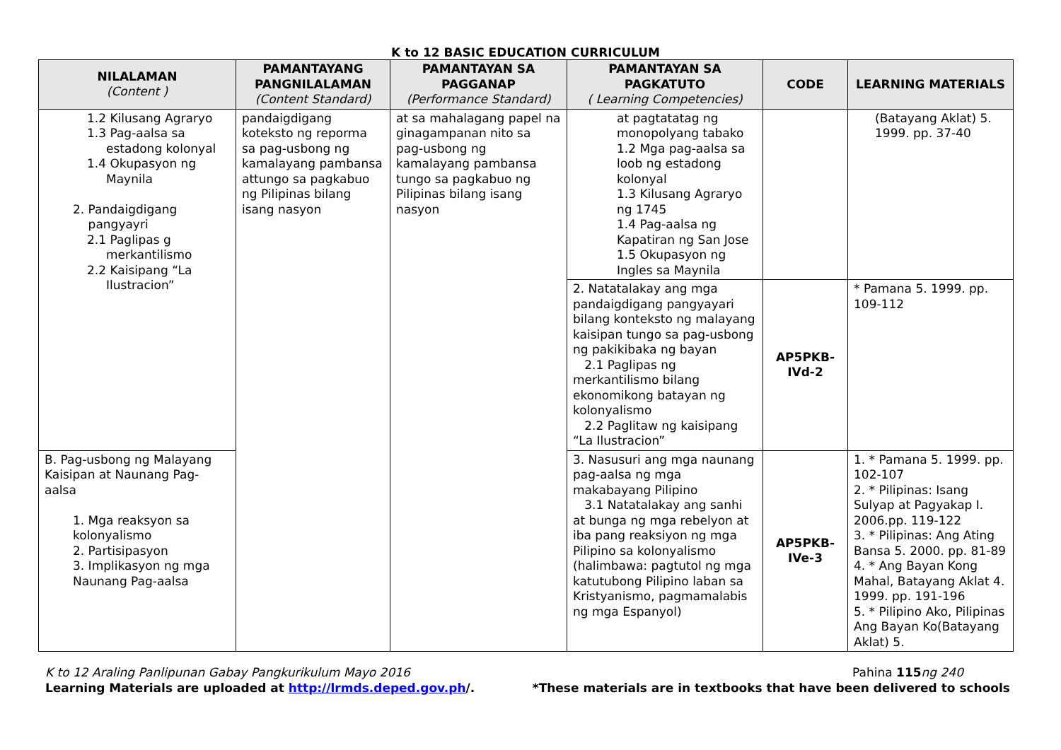K to 12 BASIC EDUCATION CURRICULUM
| NILALAMAN (Content ) | PAMANTAYANG PANGNILALAMAN (Content Standard) | PAMANTAYAN SA PAGGANAP (Performance Standard) | PAMANTAYAN SA PAGKATUTO ( Learning Competencies) | CODE | LEARNING MATERIALS |
| --- | --- | --- | --- | --- | --- |
| 1.2 Kilusang Agraryo 1.3 Pag-aalsa sa estadong kolonyal 1.4 Okupasyon ng Maynila 2. Pandaigdigang pangyayri 2.1 Paglipas g merkantilismo 2.2 Kaisipang “La Ilustracion” | pandaigdigang koteksto ng reporma sa pag-usbong ng kamalayang pambansa attungo sa pagkabuo ng Pilipinas bilang isang nasyon | at sa mahalagang papel na ginagampanan nito sa pag-usbong ng kamalayang pambansa tungo sa pagkabuo ng Pilipinas bilang isang nasyon | at pagtatatag ng monopolyang tabako 1.2 Mga pag-aalsa sa loob ng estadong kolonyal 1.3 Kilusang Agraryo ng 1745 1.4 Pag-aalsa ng Kapatiran ng San Jose 1.5 Okupasyon ng Ingles sa Maynila | | (Batayang Aklat) 5. 1999. pp. 37-40 |
| | | | 2. Natatalakay ang mga pandaigdigang pangyayari bilang konteksto ng malayang kaisipan tungo sa pag-usbong ng pakikibaka ng bayan 2.1 Paglipas ng merkantilismo bilang ekonomikong batayan ng kolonyalismo 2.2 Paglitaw ng kaisipang “La Ilustracion” | AP5PKB-IVd-2 | * Pamana 5. 1999. pp. 109-112 |
| B. Pag-usbong ng Malayang Kaisipan at Naunang Pag-aalsa 1. Mga reaksyon sa kolonyalismo 2. Partisipasyon 3. Implikasyon ng mga Naunang Pag-aalsa | | | 3. Nasusuri ang mga naunang pag-aalsa ng mga makabayang Pilipino 3.1 Natatalakay ang sanhi at bunga ng mga rebelyon at iba pang reaksiyon ng mga Pilipino sa kolonyalismo (halimbawa: pagtutol ng mga katutubong Pilipino laban sa Kristyanismo, pagmamalabis ng mga Espanyol) | AP5PKB-IVe-3 | 1. * Pamana 5. 1999. pp. 102-107 2. * Pilipinas: Isang Sulyap at Pagyakap I. 2006.pp. 119-122 3. * Pilipinas: Ang Ating Bansa 5. 2000. pp. 81-89 4. * Ang Bayan Kong Mahal, Batayang Aklat 4. 1999. pp. 191-196 5. * Pilipino Ako, Pilipinas Ang Bayan Ko(Batayang Aklat) 5. |
K to 12 Araling Panlipunan Gabay Pangkurikulum Mayo 2016
Learning Materials are uploaded at http://lrmds.deped.gov.ph/.
Pahina 115 ng 240
*These materials are in textbooks that have been delivered to schools